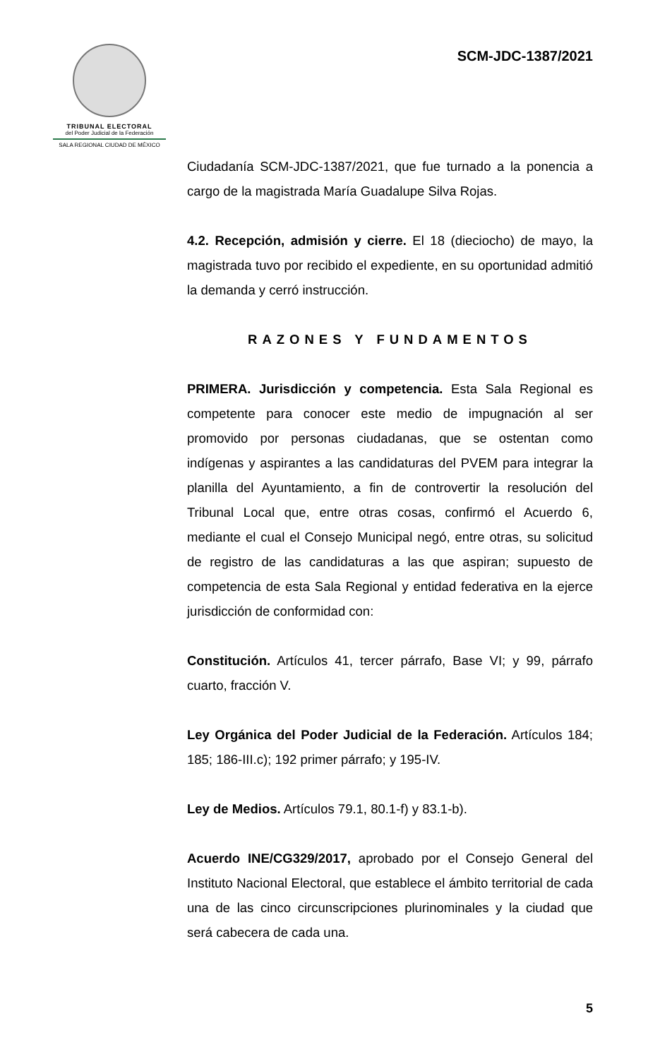TRIBUNAL ELECTORAL
del Poder Judicial de la Federación
SALA REGIONAL CIUDAD DE MÉXICO
SCM-JDC-1387/2021
Ciudadanía SCM-JDC-1387/2021, que fue turnado a la ponencia a cargo de la magistrada María Guadalupe Silva Rojas.
4.2. Recepción, admisión y cierre. El 18 (dieciocho) de mayo, la magistrada tuvo por recibido el expediente, en su oportunidad admitió la demanda y cerró instrucción.
RAZONES Y FUNDAMENTOS
PRIMERA. Jurisdicción y competencia. Esta Sala Regional es competente para conocer este medio de impugnación al ser promovido por personas ciudadanas, que se ostentan como indígenas y aspirantes a las candidaturas del PVEM para integrar la planilla del Ayuntamiento, a fin de controvertir la resolución del Tribunal Local que, entre otras cosas, confirmó el Acuerdo 6, mediante el cual el Consejo Municipal negó, entre otras, su solicitud de registro de las candidaturas a las que aspiran; supuesto de competencia de esta Sala Regional y entidad federativa en la ejerce jurisdicción de conformidad con:
Constitución. Artículos 41, tercer párrafo, Base VI; y 99, párrafo cuarto, fracción V.
Ley Orgánica del Poder Judicial de la Federación. Artículos 184; 185; 186-III.c); 192 primer párrafo; y 195-IV.
Ley de Medios. Artículos 79.1, 80.1-f) y 83.1-b).
Acuerdo INE/CG329/2017, aprobado por el Consejo General del Instituto Nacional Electoral, que establece el ámbito territorial de cada una de las cinco circunscripciones plurinominales y la ciudad que será cabecera de cada una.
5